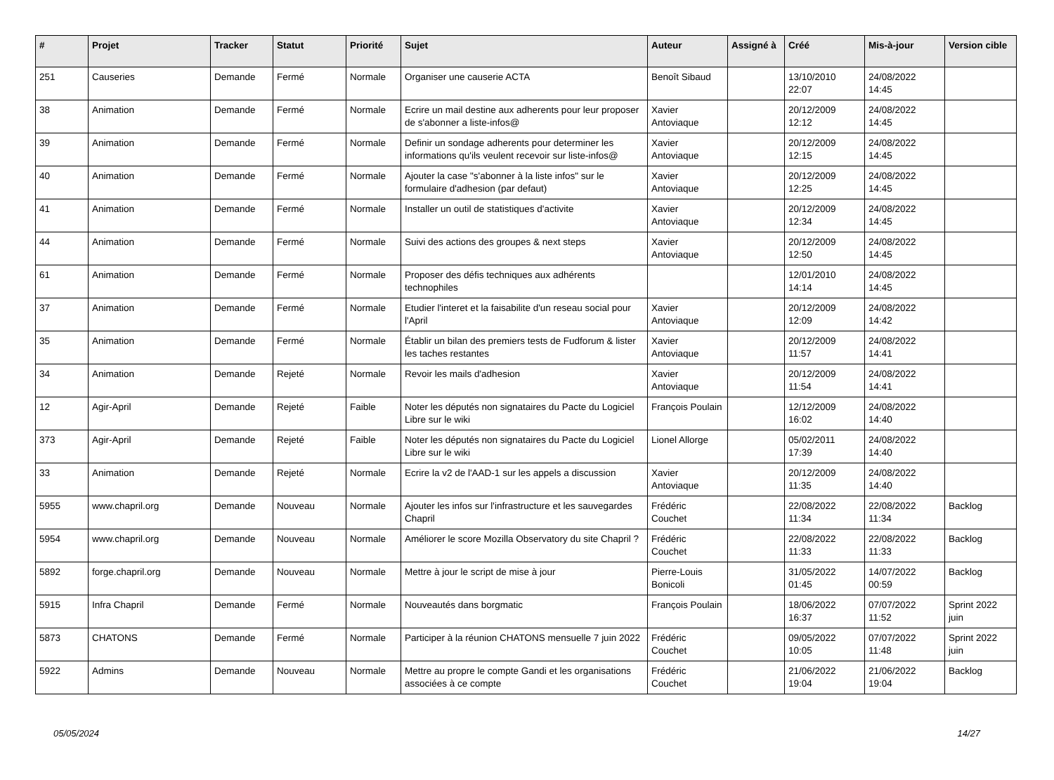| # | Projet | Tracker | Statut | Priorité | Sujet | Auteur | Assigné à | Créé | Mis-à-jour | Version cible |
| --- | --- | --- | --- | --- | --- | --- | --- | --- | --- | --- |
| 251 | Causeries | Demande | Fermé | Normale | Organiser une causerie ACTA | Benoît Sibaud | | 13/10/2010 22:07 | 24/08/2022 14:45 | |
| 38 | Animation | Demande | Fermé | Normale | Ecrire un mail destine aux adherents pour leur proposer de s'abonner a liste-infos@ | Xavier Antoviaque | | 20/12/2009 12:12 | 24/08/2022 14:45 | |
| 39 | Animation | Demande | Fermé | Normale | Definir un sondage adherents pour determiner les informations qu'ils veulent recevoir sur liste-infos@ | Xavier Antoviaque | | 20/12/2009 12:15 | 24/08/2022 14:45 | |
| 40 | Animation | Demande | Fermé | Normale | Ajouter la case "s'abonner à la liste infos" sur le formulaire d'adhesion (par defaut) | Xavier Antoviaque | | 20/12/2009 12:25 | 24/08/2022 14:45 | |
| 41 | Animation | Demande | Fermé | Normale | Installer un outil de statistiques d'activite | Xavier Antoviaque | | 20/12/2009 12:34 | 24/08/2022 14:45 | |
| 44 | Animation | Demande | Fermé | Normale | Suivi des actions des groupes & next steps | Xavier Antoviaque | | 20/12/2009 12:50 | 24/08/2022 14:45 | |
| 61 | Animation | Demande | Fermé | Normale | Proposer des défis techniques aux adhérents technophiles | | | 12/01/2010 14:14 | 24/08/2022 14:45 | |
| 37 | Animation | Demande | Fermé | Normale | Etudier l'interet et la faisabilite d'un reseau social pour l'April | Xavier Antoviaque | | 20/12/2009 12:09 | 24/08/2022 14:42 | |
| 35 | Animation | Demande | Fermé | Normale | Établir un bilan des premiers tests de Fudforum & lister les taches restantes | Xavier Antoviaque | | 20/12/2009 11:57 | 24/08/2022 14:41 | |
| 34 | Animation | Demande | Rejeté | Normale | Revoir les mails d'adhesion | Xavier Antoviaque | | 20/12/2009 11:54 | 24/08/2022 14:41 | |
| 12 | Agir-April | Demande | Rejeté | Faible | Noter les députés non signataires du Pacte du Logiciel Libre sur le wiki | François Poulain | | 12/12/2009 16:02 | 24/08/2022 14:40 | |
| 373 | Agir-April | Demande | Rejeté | Faible | Noter les députés non signataires du Pacte du Logiciel Libre sur le wiki | Lionel Allorge | | 05/02/2011 17:39 | 24/08/2022 14:40 | |
| 33 | Animation | Demande | Rejeté | Normale | Ecrire la v2 de l'AAD-1 sur les appels a discussion | Xavier Antoviaque | | 20/12/2009 11:35 | 24/08/2022 14:40 | |
| 5955 | www.chapril.org | Demande | Nouveau | Normale | Ajouter les infos sur l'infrastructure et les sauvegardes Chapril | Frédéric Couchet | | 22/08/2022 11:34 | 22/08/2022 11:34 | Backlog |
| 5954 | www.chapril.org | Demande | Nouveau | Normale | Améliorer le score Mozilla Observatory du site Chapril ? | Frédéric Couchet | | 22/08/2022 11:33 | 22/08/2022 11:33 | Backlog |
| 5892 | forge.chapril.org | Demande | Nouveau | Normale | Mettre à jour le script de mise à jour | Pierre-Louis Bonicoli | | 31/05/2022 01:45 | 14/07/2022 00:59 | Backlog |
| 5915 | Infra Chapril | Demande | Fermé | Normale | Nouveautés dans borgmatic | François Poulain | | 18/06/2022 16:37 | 07/07/2022 11:52 | Sprint 2022 juin |
| 5873 | CHATONS | Demande | Fermé | Normale | Participer à la réunion CHATONS mensuelle 7 juin 2022 | Frédéric Couchet | | 09/05/2022 10:05 | 07/07/2022 11:48 | Sprint 2022 juin |
| 5922 | Admins | Demande | Nouveau | Normale | Mettre au propre le compte Gandi et les organisations associées à ce compte | Frédéric Couchet | | 21/06/2022 19:04 | 21/06/2022 19:04 | Backlog |
05/05/2024 14/27